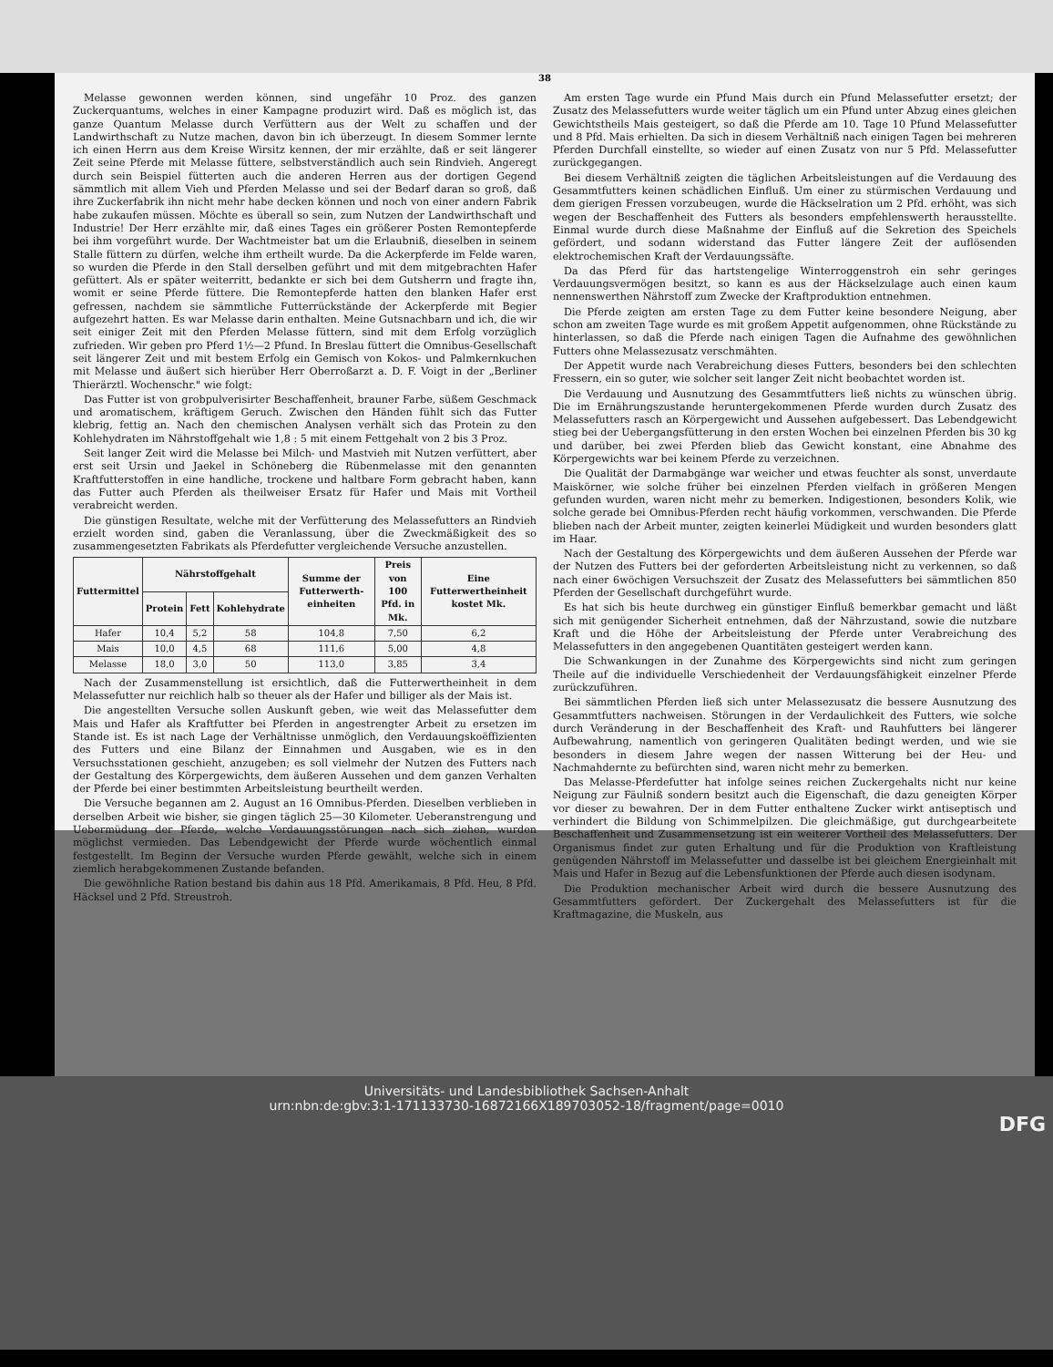38
Melasse gewonnen werden können, sind ungefähr 10 Proz. des ganzen Zuckerquantums, welches in einer Kampagne produzirt wird. Daß es möglich ist, das ganze Quantum Melasse durch Verfüttern aus der Welt zu schaffen und der Landwirthschaft zu Nutze machen, davon bin ich überzeugt. In diesem Sommer lernte ich einen Herrn aus dem Kreise Wirsitz kennen, der mir erzählte, daß er seit längerer Zeit seine Pferde mit Melasse füttere, selbstverständlich auch sein Rindvieh. Angeregt durch sein Beispiel fütterten auch die anderen Herren aus der dortigen Gegend sämmtlich mit allem Vieh und Pferden Melasse und sei der Bedarf daran so groß, daß ihre Zuckerfabrik ihn nicht mehr habe decken können und noch von einer andern Fabrik habe zukaufen müssen. Möchte es überall so sein, zum Nutzen der Landwirthschaft und Industrie! Der Herr erzählte mir, daß eines Tages ein größerer Posten Remontepferde bei ihm vorgeführt wurde. Der Wachtmeister bat um die Erlaubniß, dieselben in seinem Stalle füttern zu dürfen, welche ihm ertheilt wurde. Da die Ackerpferde im Felde waren, so wurden die Pferde in den Stall derselben geführt und mit dem mitgebrachten Hafer gefüttert. Als er später weiterritt, bedankte er sich bei dem Gutsherrn und fragte ihn, womit er seine Pferde füttere. Die Remontepferde hatten den blanken Hafer erst gefressen, nachdem sie sämmtliche Futterrückstände der Ackerpferde mit Begier aufgezehrt hatten. Es war Melasse darin enthalten. Meine Gutsnachbarn und ich, die wir seit einiger Zeit mit den Pferden Melasse füttern, sind mit dem Erfolg vorzüglich zufrieden. Wir geben pro Pferd 1½—2 Pfund. In Breslau füttert die Omnibus-Gesellschaft seit längerer Zeit und mit bestem Erfolg ein Gemisch von Kokos- und Palmkernkuchen mit Melasse und äußert sich hierüber Herr Oberroßarzt a. D. F. Voigt in der „Berliner Thierärztl. Wochenschr." wie folgt:
Das Futter ist von grobpulverisirter Beschaffenheit, brauner Farbe, süßem Geschmack und aromatischem, kräftigem Geruch. Zwischen den Händen fühlt sich das Futter klebrig, fettig an. Nach den chemischen Analysen verhält sich das Protein zu den Kohlehydraten im Nährstoffgehalt wie 1,8 : 5 mit einem Fettgehalt von 2 bis 3 Proz.
Seit langer Zeit wird die Melasse bei Milch- und Mastvieh mit Nutzen verfüttert, aber erst seit Ursin und Jaekel in Schöneberg die Rübenmelasse mit den genannten Kraftfutterstoffen in eine handliche, trockene und haltbare Form gebracht haben, kann das Futter auch Pferden als theilweiser Ersatz für Hafer und Mais mit Vortheil verabreicht werden.
Die günstigen Resultate, welche mit der Verfütterung des Melassefutters an Rindvieh erzielt worden sind, gaben die Veranlassung, über die Zweckmäßigkeit des so zusammengesetzten Fabrikats als Pferdefutter vergleichende Versuche anzustellen.
| Futtermittel | Nährstoffgehalt | | | Summe der Futterwerth-einheiten | Preis von 100 Pfd. in Mk. | Eine Futterwertheinheit kostet Mk. |
| --- | --- | --- | --- | --- | --- | --- |
| | Protein | Fett | Kohlehydrate | | | |
| Hafer | 10,4 | 5,2 | 58 | 104,8 | 7,50 | 6,2 |
| Mais | 10,0 | 4,5 | 68 | 111,6 | 5,00 | 4,8 |
| Melasse | 18,0 | 3,0 | 50 | 113,0 | 3,85 | 3,4 |
Nach der Zusammenstellung ist ersichtlich, daß die Futterwertheinheit in dem Melassefutter nur reichlich halb so theuer als der Hafer und billiger als der Mais ist.
Die angestellten Versuche sollen Auskunft geben, wie weit das Melassefutter dem Mais und Hafer als Kraftfutter bei Pferden in angestrengter Arbeit zu ersetzen im Stande ist. Es ist nach Lage der Verhältnisse unmöglich, den Verdauungskoëffizienten des Futters und eine Bilanz der Einnahmen und Ausgaben, wie es in den Versuchsstationen geschieht, anzugeben; es soll vielmehr der Nutzen des Futters nach der Gestaltung des Körpergewichts, dem äußeren Aussehen und dem ganzen Verhalten der Pferde bei einer bestimmten Arbeitsleistung beurtheilt werden.
Die Versuche begannen am 2. August an 16 Omnibus-Pferden. Dieselben verblieben in derselben Arbeit wie bisher, sie gingen täglich 25—30 Kilometer. Ueberanstrengung und Uebermüdung der Pferde, welche Verdauungsstörungen nach sich ziehen, wurden möglichst vermieden. Das Lebendgewicht der Pferde wurde wöchentlich einmal festgestellt. Im Beginn der Versuche wurden Pferde gewählt, welche sich in einem ziemlich herabgekommenen Zustande befanden.
Die gewöhnliche Ration bestand bis dahin aus 18 Pfd. Amerikamais, 8 Pfd. Heu, 8 Pfd. Häcksel und 2 Pfd. Streustroh.
Am ersten Tage wurde ein Pfund Mais durch ein Pfund Melassefutter ersetzt; der Zusatz des Melassefutters wurde weiter täglich um ein Pfund unter Abzug eines gleichen Gewichtstheils Mais gesteigert, so daß die Pferde am 10. Tage 10 Pfund Melassefutter und 8 Pfd. Mais erhielten. Da sich in diesem Verhältniß nach einigen Tagen bei mehreren Pferden Durchfall einstellte, so wieder auf einen Zusatz von nur 5 Pfd. Melassefutter zurückgegangen.
Bei diesem Verhältniß zeigten die täglichen Arbeitsleistungen auf die Verdauung des Gesammtfutters keinen schädlichen Einfluß. Um einer zu stürmischen Verdauung und dem gierigen Fressen vorzubeugen, wurde die Häckselration um 2 Pfd. erhöht, was sich wegen der Beschaffenheit des Futters als besonders empfehlenswerth herausstellte. Einmal wurde durch diese Maßnahme der Einfluß auf die Sekretion des Speichels gefördert, und sodann widerstand das Futter längere Zeit der auflösenden elektrochemischen Kraft der Verdauungssäfte.
Da das Pferd für das hartstengelige Winterroggenstroh ein sehr geringes Verdauungsvermögen besitzt, so kann es aus der Häckselzulage auch einen kaum nennenswerthen Nährstoff zum Zwecke der Kraftproduktion entnehmen.
Die Pferde zeigten am ersten Tage zu dem Futter keine besondere Neigung, aber schon am zweiten Tage wurde es mit großem Appetit aufgenommen, ohne Rückstände zu hinterlassen, so daß die Pferde nach einigen Tagen die Aufnahme des gewöhnlichen Futters ohne Melassezusatz verschmähten.
Der Appetit wurde nach Verabreichung dieses Futters, besonders bei den schlechten Fressern, ein so guter, wie solcher seit langer Zeit nicht beobachtet worden ist.
Die Verdauung und Ausnutzung des Gesammtfutters ließ nichts zu wünschen übrig. Die im Ernährungszustande heruntergekommenen Pferde wurden durch Zusatz des Melassefutters rasch an Körpergewicht und Aussehen aufgebessert. Das Lebendgewicht stieg bei der Uebergangsfütterung in den ersten Wochen bei einzelnen Pferden bis 30 kg und darüber, bei zwei Pferden blieb das Gewicht konstant, eine Abnahme des Körpergewichts war bei keinem Pferde zu verzeichnen.
Die Qualität der Darmabgänge war weicher und etwas feuchter als sonst, unverdaute Maiskörner, wie solche früher bei einzelnen Pferden vielfach in größeren Mengen gefunden wurden, waren nicht mehr zu bemerken. Indigestionen, besonders Kolik, wie solche gerade bei Omnibus-Pferden recht häufig vorkommen, verschwanden. Die Pferde blieben nach der Arbeit munter, zeigten keinerlei Müdigkeit und wurden besonders glatt im Haar.
Nach der Gestaltung des Körpergewichts und dem äußeren Aussehen der Pferde war der Nutzen des Futters bei der geforderten Arbeitsleistung nicht zu verkennen, so daß nach einer 6wöchigen Versuchszeit der Zusatz des Melassefutters bei sämmtlichen 850 Pferden der Gesellschaft durchgeführt wurde.
Es hat sich bis heute durchweg ein günstiger Einfluß bemerkbar gemacht und läßt sich mit genügender Sicherheit entnehmen, daß der Nährzustand, sowie die nutzbare Kraft und die Höhe der Arbeitsleistung der Pferde unter Verabreichung des Melassefutters in den angegebenen Quantitäten gesteigert werden kann.
Die Schwankungen in der Zunahme des Körpergewichts sind nicht zum geringen Theile auf die individuelle Verschiedenheit der Verdauungsfähigkeit einzelner Pferde zurückzuführen.
Bei sämmtlichen Pferden ließ sich unter Melassezusatz die bessere Ausnutzung des Gesammtfutters nachweisen. Störungen in der Verdaulichkeit des Futters, wie solche durch Veränderung in der Beschaffenheit des Kraft- und Rauhfutters bei längerer Aufbewahrung, namentlich von geringeren Qualitäten bedingt werden, und wie sie besonders in diesem Jahre wegen der nassen Witterung bei der Heu- und Nachmahdernte zu befürchten sind, waren nicht mehr zu bemerken.
Das Melasse-Pferdefutter hat infolge seines reichen Zuckergehalts nicht nur keine Neigung zur Fäulniß sondern besitzt auch die Eigenschaft, die dazu geneigten Körper vor dieser zu bewahren. Der in dem Futter enthaltene Zucker wirkt antiseptisch und verhindert die Bildung von Schimmelpilzen. Die gleichmäßige, gut durchgearbeitete Beschaffenheit und Zusammensetzung ist ein weiterer Vortheil des Melassefutters. Der Organismus findet zur guten Erhaltung und für die Produktion von Kraftleistung genügenden Nährstoff im Melassefutter und dasselbe ist bei gleichem Energieinhalt mit Mais und Hafer in Bezug auf die Lebensfunktionen der Pferde auch diesen isodynam.
Die Produktion mechanischer Arbeit wird durch die bessere Ausnutzung des Gesammtfutters gefördert. Der Zuckergehalt des Melassefutters ist für die Kraftmagazine, die Muskeln, aus
Universitäts- und Landesbibliothek Sachsen-Anhalt
urn:nbn:de:gbv:3:1-171133730-16872166X189703052-18/fragment/page=0010
DFG